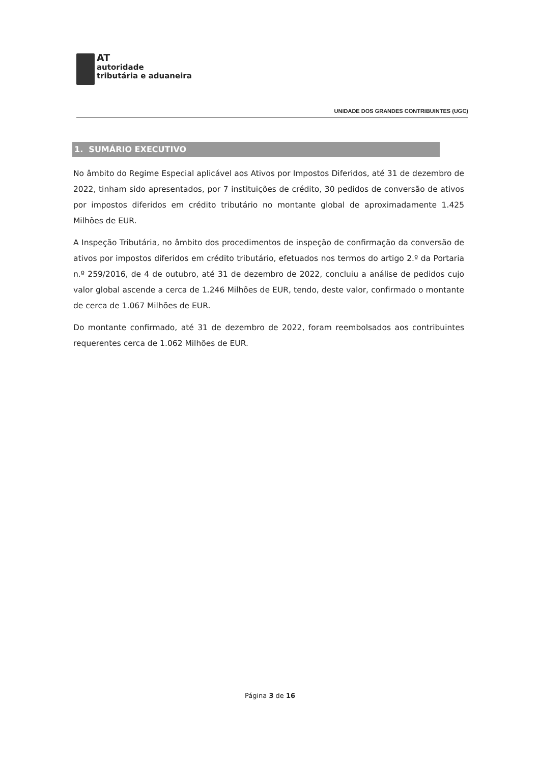AT
autoridade
tributária e aduaneira
UNIDADE DOS GRANDES CONTRIBUINTES (UGC)
1. SUMÁRIO EXECUTIVO
No âmbito do Regime Especial aplicável aos Ativos por Impostos Diferidos, até 31 de dezembro de 2022, tinham sido apresentados, por 7 instituições de crédito, 30 pedidos de conversão de ativos por impostos diferidos em crédito tributário no montante global de aproximadamente 1.425 Milhões de EUR.
A Inspeção Tributária, no âmbito dos procedimentos de inspeção de confirmação da conversão de ativos por impostos diferidos em crédito tributário, efetuados nos termos do artigo 2.º da Portaria n.º 259/2016, de 4 de outubro, até 31 de dezembro de 2022, concluiu a análise de pedidos cujo valor global ascende a cerca de 1.246 Milhões de EUR, tendo, deste valor, confirmado o montante de cerca de 1.067 Milhões de EUR.
Do montante confirmado, até 31 de dezembro de 2022, foram reembolsados aos contribuintes requerentes cerca de 1.062 Milhões de EUR.
Página 3 de 16